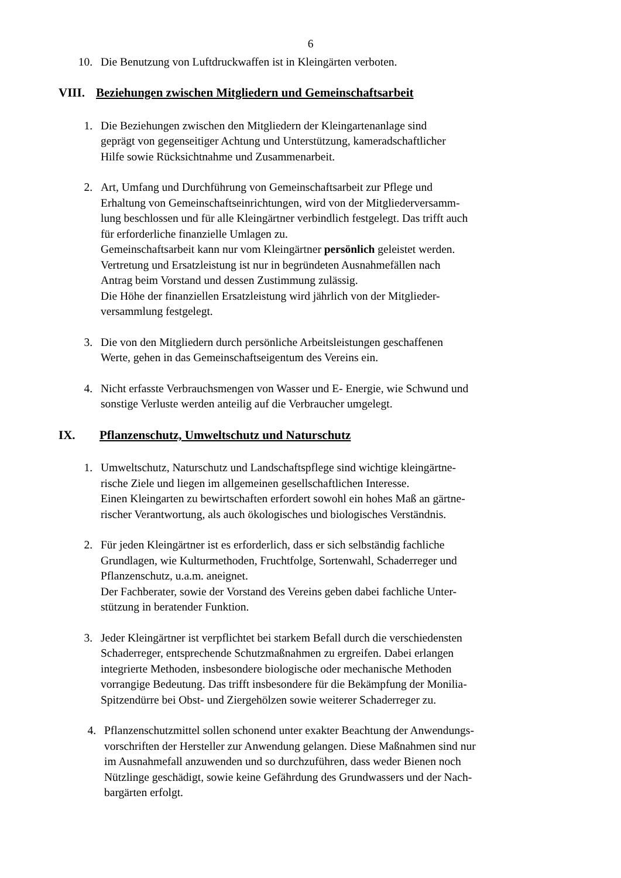6
10. Die Benutzung von Luftdruckwaffen ist in Kleingärten verboten.
VIII. Beziehungen zwischen Mitgliedern und Gemeinschaftsarbeit
1. Die Beziehungen zwischen den Mitgliedern der Kleingartenanlage sind
geprägt von gegenseitiger Achtung und Unterstützung, kameradschaftlicher
Hilfe sowie Rücksichtnahme und Zusammenarbeit.
2. Art, Umfang und Durchführung von Gemeinschaftsarbeit zur Pflege und
Erhaltung von Gemeinschaftseinrichtungen, wird von der Mitgliederversamm-
lung beschlossen und für alle Kleingärtner verbindlich festgelegt. Das trifft auch
für erforderliche finanzielle Umlagen zu.
Gemeinschaftsarbeit kann nur vom Kleingärtner persönlich geleistet werden.
Vertretung und Ersatzleistung ist nur in begründeten Ausnahmefällen nach
Antrag beim Vorstand und dessen Zustimmung zulässig.
Die Höhe der finanziellen Ersatzleistung wird jährlich von der Mitglieder-
versammlung festgelegt.
3. Die von den Mitgliedern durch persönliche Arbeitsleistungen geschaffenen
Werte, gehen in das Gemeinschaftseigentum des Vereins ein.
4. Nicht erfasste Verbrauchsmengen von Wasser und E- Energie, wie Schwund und
sonstige Verluste werden anteilig auf die Verbraucher umgelegt.
IX. Pflanzenschutz, Umweltschutz und Naturschutz
1. Umweltschutz, Naturschutz und Landschaftspflege sind wichtige kleingärtne-
rische Ziele und liegen im allgemeinen gesellschaftlichen Interesse.
Einen Kleingarten zu bewirtschaften erfordert sowohl ein hohes Maß an gärtne-
rischer Verantwortung, als auch ökologisches und biologisches Verständnis.
2. Für jeden Kleingärtner ist es erforderlich, dass er sich selbständig fachliche
Grundlagen, wie Kulturmethoden, Fruchtfolge, Sortenwahl, Schaderreger und
Pflanzenschutz, u.a.m. aneignet.
Der Fachberater, sowie der Vorstand des Vereins geben dabei fachliche Unter-
stützung in beratender Funktion.
3. Jeder Kleingärtner ist verpflichtet bei starkem Befall durch die verschiedensten
Schaderreger, entsprechende Schutzmaßnahmen zu ergreifen. Dabei erlangen
integrierte Methoden, insbesondere biologische oder mechanische Methoden
vorrangige Bedeutung. Das trifft insbesondere für die Bekämpfung der Monilia-
Spitzendürre bei Obst- und Ziergehölzen sowie weiterer Schaderreger zu.
4. Pflanzenschutzmittel sollen schonend unter exakter Beachtung der Anwendungs-
vorschriften der Hersteller zur Anwendung gelangen. Diese Maßnahmen sind nur
im Ausnahmefall anzuwenden und so durchzuführen, dass weder Bienen noch
Nützlinge geschädigt, sowie keine Gefährdung des Grundwassers und der Nach-
bargärten erfolgt.